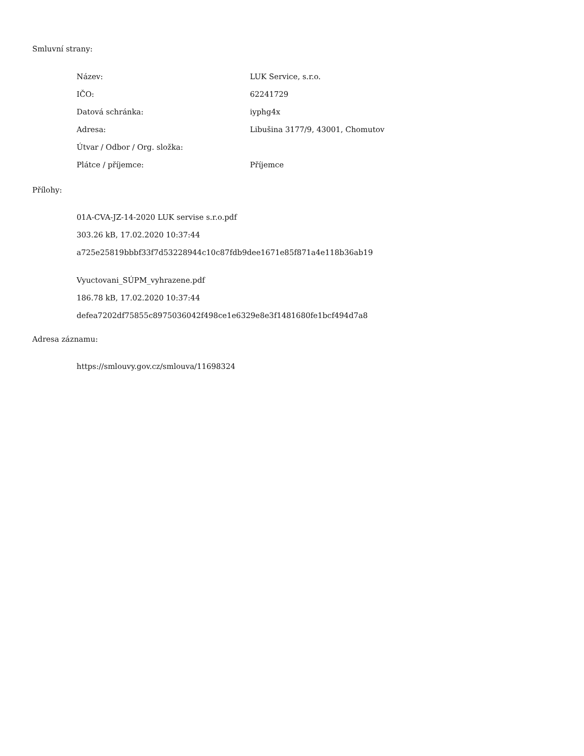Smluvní strany:
| Název: | LUK Service, s.r.o. |
| IČO: | 62241729 |
| Datová schránka: | iyphg4x |
| Adresa: | Libušina 3177/9, 43001, Chomutov |
| Útvar / Odbor / Org. složka: | |
| Plátce / příjemce: | Příjemce |
Přílohy:
01A-CVA-JZ-14-2020 LUK servise s.r.o.pdf
303.26 kB, 17.02.2020 10:37:44
a725e25819bbbf33f7d53228944c10c87fdb9dee1671e85f871a4e118b36ab19
Vyuctovani_SÚPM_vyhrazene.pdf
186.78 kB, 17.02.2020 10:37:44
defea7202df75855c8975036042f498ce1e6329e8e3f1481680fe1bcf494d7a8
Adresa záznamu:
https://smlouvy.gov.cz/smlouva/11698324